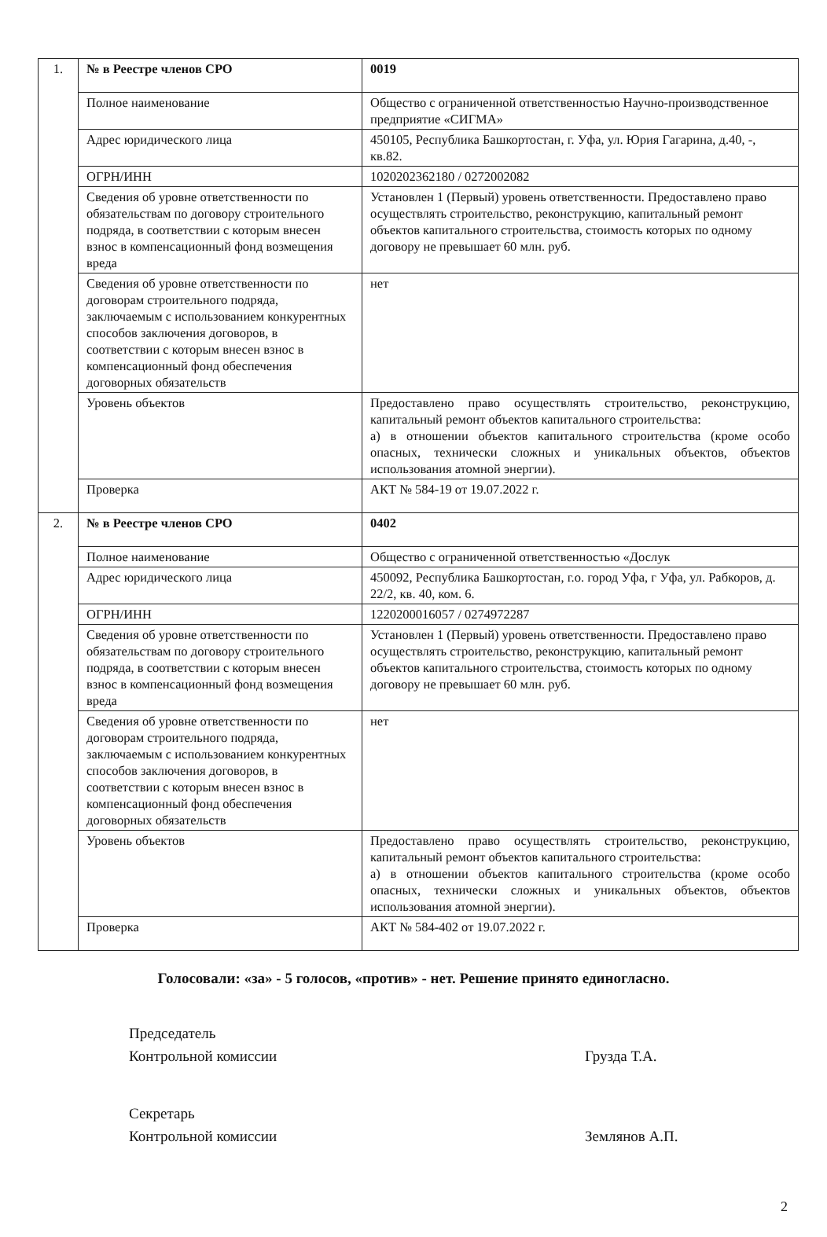| 1. | № в Реестре членов СРО | 0019 |
| | Полное наименование | Общество с ограниченной ответственностью Научно-производственное предприятие «СИГМА» |
| | Адрес юридического лица | 450105, Республика Башкортостан, г. Уфа, ул. Юрия Гагарина, д.40, -, кв.82. |
| | ОГРН/ИНН | 1020202362180 / 0272002082 |
| | Сведения об уровне ответственности по обязательствам по договору строительного подряда, в соответствии с которым внесен взнос в компенсационный фонд возмещения вреда | Установлен 1 (Первый) уровень ответственности. Предоставлено право осуществлять строительство, реконструкцию, капитальный ремонт объектов капитального строительства, стоимость которых по одному договору не превышает 60 млн. руб. |
| | Сведения об уровне ответственности по договорам строительного подряда, заключаемым с использованием конкурентных способов заключения договоров, в соответствии с которым внесен взнос в компенсационный фонд обеспечения договорных обязательств | нет |
| | Уровень объектов | Предоставлено право осуществлять строительство, реконструкцию, капитальный ремонт объектов капитального строительства: а) в отношении объектов капитального строительства (кроме особо опасных, технически сложных и уникальных объектов, объектов использования атомной энергии). |
| | Проверка | АКТ № 584-19 от 19.07.2022 г. |
| 2. | № в Реестре членов СРО | 0402 |
| | Полное наименование | Общество с ограниченной ответственностью «Дослук |
| | Адрес юридического лица | 450092, Республика Башкортостан, г.о. город Уфа, г Уфа, ул. Рабкоров, д. 22/2, кв. 40, ком. 6. |
| | ОГРН/ИНН | 1220200016057 / 0274972287 |
| | Сведения об уровне ответственности по обязательствам по договору строительного подряда, в соответствии с которым внесен взнос в компенсационный фонд возмещения вреда | Установлен 1 (Первый) уровень ответственности. Предоставлено право осуществлять строительство, реконструкцию, капитальный ремонт объектов капитального строительства, стоимость которых по одному договору не превышает 60 млн. руб. |
| | Сведения об уровне ответственности по договорам строительного подряда, заключаемым с использованием конкурентных способов заключения договоров, в соответствии с которым внесен взнос в компенсационный фонд обеспечения договорных обязательств | нет |
| | Уровень объектов | Предоставлено право осуществлять строительство, реконструкцию, капитальный ремонт объектов капитального строительства: а) в отношении объектов капитального строительства (кроме особо опасных, технически сложных и уникальных объектов, объектов использования атомной энергии). |
| | Проверка | АКТ № 584-402 от 19.07.2022 г. |
Голосовали: «за» - 5 голосов, «против» - нет. Решение принято единогласно.
Председатель
Контрольной комиссии
Грузда Т.А.
Секретарь
Контрольной комиссии
Землянов А.П.
2